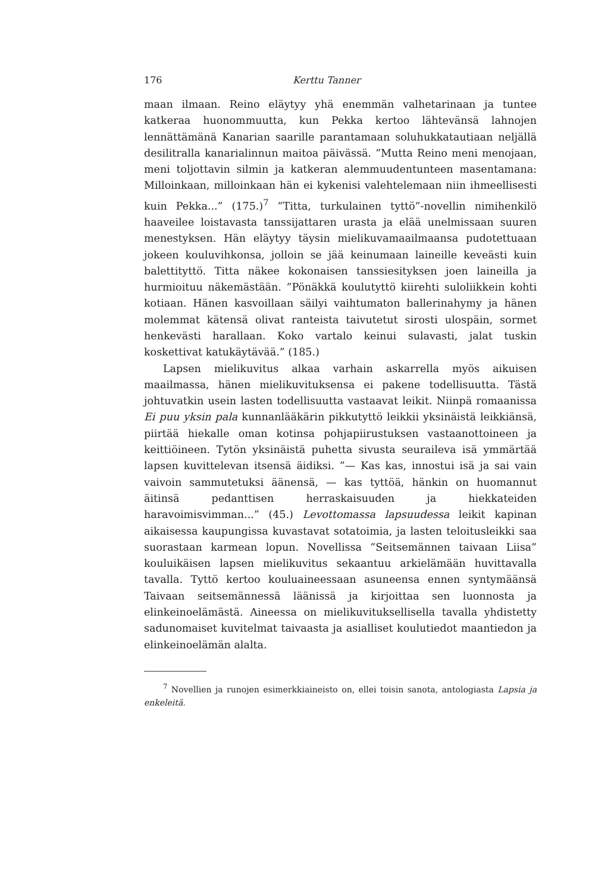176 Kerttu Tanner
maan ilmaan. Reino eläytyy yhä enemmän valhetarinaan ja tuntee katkeraa huonommuutta, kun Pekka kertoo lähtevänsä lahnojen lennättämänä Kanarian saarille parantamaan soluhukkatautiaan neljällä desilitralla kanarialinnun maitoa päivässä. ”Mutta Reino meni menojaan, meni toljottavin silmin ja katkeran alemmuudentunteen masentamana: Milloinkaan, milloinkaan hän ei kykenisi valehtelemaan niin ihmeellisesti kuin Pekka...” (175.)<sup>7</sup> ”Titta, turkulainen tyttö”-novellin nimihenkilö haaveilee loistavasta tanssijattaren urasta ja elää unelmissaan suuren menestyksen. Hän eläytyy täysin mielikuvamaailmaansa pudotettuaan jokeen kouluvihkonsa, jolloin se jää keinumaan laineille keveästi kuin balettityttö. Titta näkee kokonaisen tanssiesityksen joen laineilla ja hurmioituu näkemästään. ”Pönäkkä koulutyttö kiirehti suloliikkein kohti kotiaan. Hänen kasvoillaan säilyi vaihtumaton ballerinahymy ja hänen molemmat kätensä olivat ranteista taivutetut sirosti ulospäin, sormet henkevästi harallaan. Koko vartalo keinui sulavasti, jalat tuskin koskettivat katukäytävää.” (185.)
Lapsen mielikuvitus alkaa varhain askarrella myös aikuisen maailmassa, hänen mielikuvituksensa ei pakene todellisuutta. Tästä johtuvatkin usein lasten todellisuutta vastaavat leikit. Niinpä romaanissa Ei puu yksin pala kunnanlääkärin pikkutyttö leikkii yksinäistä leikkiänsä, piirtää hiekalle oman kotinsa pohjapiirustuksen vastaanottoineen ja keittiöineen. Tytön yksinäistä puhetta sivusta seuraileva isä ymmärtää lapsen kuvittelevan itsensä äidiksi. ”— Kas kas, innostui isä ja sai vain vaivoin sammutetuksi äänensä, — kas tyttöä, hänkin on huomannut äitinsä pedanttisen herraskaisuuden ja hiekkateiden haravoimisvimman...” (45.) Levottomassa lapsuudessa leikit kapinan aikaisessa kaupungissa kuvastavat sotatoimia, ja lasten teloitusleikki saa suorastaan karmean lopun. Novellissa ”Seitsemännen taivaan Liisa” kouluikäisen lapsen mielikuvitus sekaantuu arkielämään huvittavalla tavalla. Tyttö kertoo kouluaineessaan asuneensa ennen syntymäänsä Taivaan seitsemännessä läänissä ja kirjoittaa sen luonnosta ja elinkeinoelämästä. Aineessa on mielikuvituksellisella tavalla yhdistetty sadunomaiset kuvitelmat taivaasta ja asialliset koulutiedot maantiedon ja elinkeinoelämän alalta.
<sup>7</sup> Novellien ja runojen esimerkkiaineisto on, ellei toisin sanota, antologiasta Lapsia ja enkeleitä.